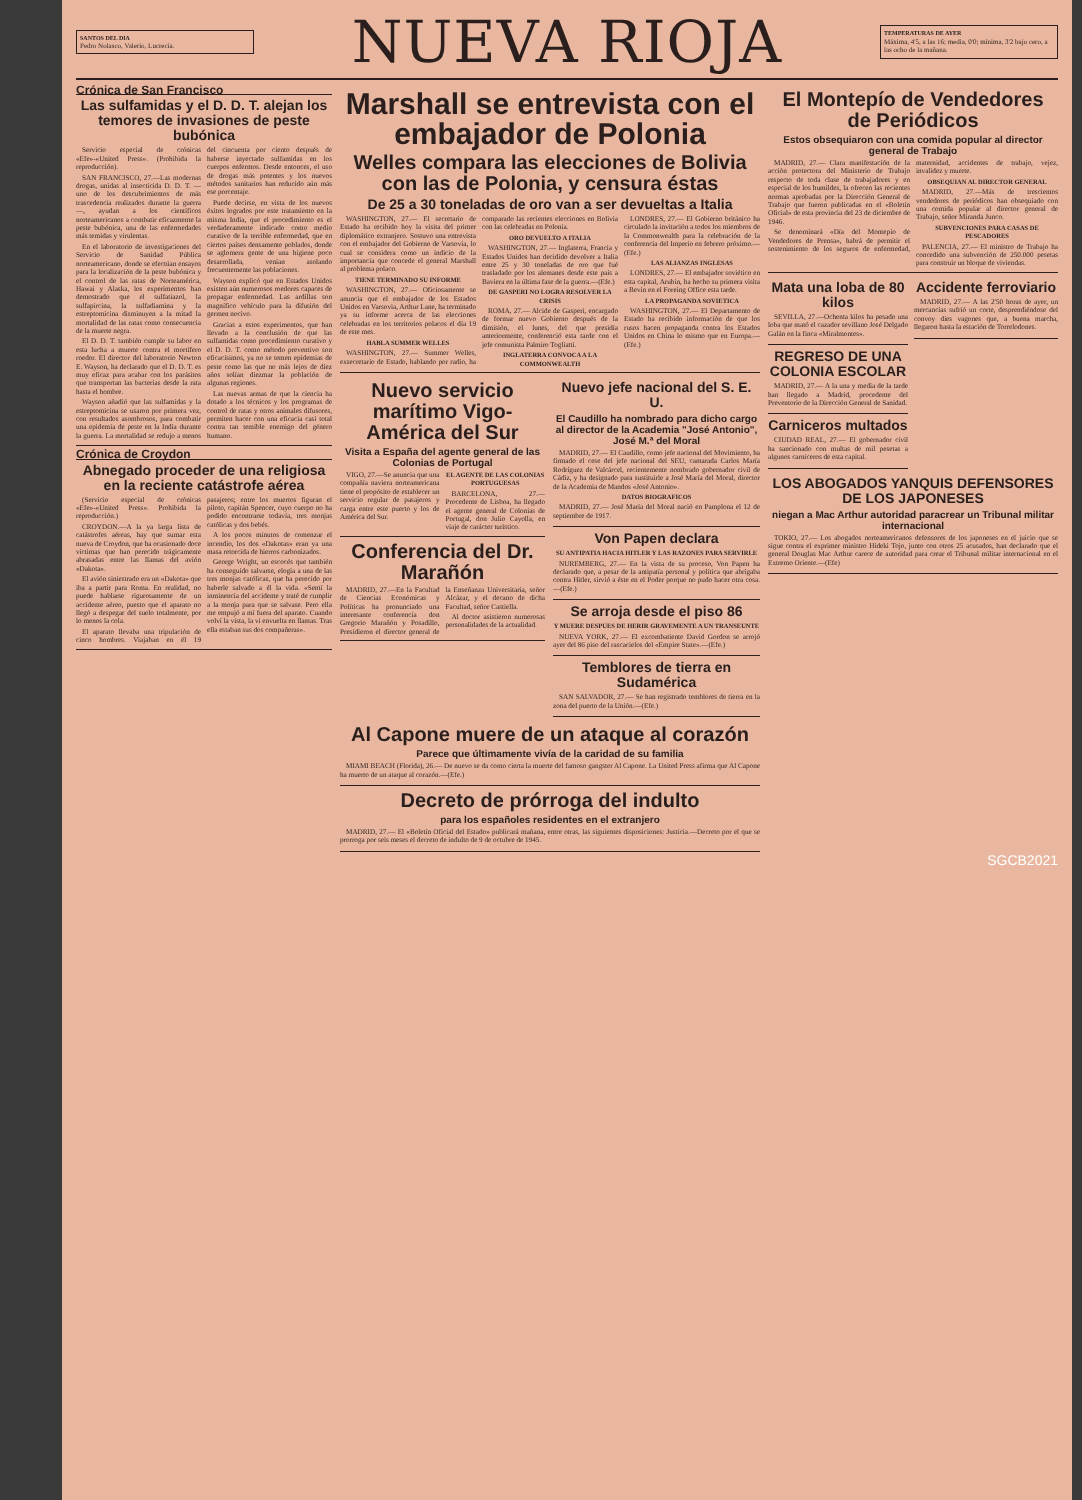SANTOS DEL DIA
Pedro Nolasco, Valerio, Lucrecia.
NUEVA RIOJA
TEMPERATURAS DE AYER
Máxima, 4'5, a las 16; media, 0'0; mínima, 3'2 bajo cero, a las ocho de la mañana.
Crónica de San Francisco
Las sulfamidas y el D. D. T. alejan los temores de invasiones de peste bubónica
Servicio especial de crónicas «Efe»-«United Press». (Prohibida la reproducción).
SAN FRANCISCO, 27.—Las modernas drogas, unidas al insecticida D. D. T. —uno de los descubrimientos de más trascedencia realizados durante la guerra—, ayudan a los científicos norteamericanos a combatir eficazmente la peste bubónica, una de las enfermedades más temidas y virulentas.
En el laboratorio de investigaciones del Servicio de Sanidad Pública norteamericano, donde se efectúan ensayos para la localización de la peste bubónica y el control de las ratas de Norteamérica, Hawai y Alaska, los experimentos han demostrado que el sulfatiazol, la sulfapircina, la sulfadiamina y la estreptomicina disminuyen a la mitad la mortalidad de las ratas como consecuencia de la muerte negra.
El D. D. T. también cumple su labor en esta lucha a muerte contra el mortífero roedor. El director del laboratorio Newton E. Wayson, ha declarado que el D. D. T. es muy eficaz para acabar con los parásitos que transportan las bacterias desde la rata hasta el hombre.
Wayson añadió que las sulfamidas y la estreptomicina se usaron por primera vez, con resultados asombrosos, para combatir una epidemia de peste en la India durante la guerra. La mortalidad se redujo a menos del cincuenta por ciento después de haberse inyectado sulfamidas en los cuerpos enfermos. Desde entonces, el uso de drogas más potentes y los nuevos métodos sanitarios han reducido aún más ese porcentaje.
Puede decirse, en vista de los nuevos éxitos logrados por este tratamiento en la misma India, que el procedimiento es el verdaderamente indicado como medio curativo de la terrible enfermedad, que en ciertos países densamente poblados, donde se aglomera gente de una higiene poco desarrollada, venían asolando frecuentemente las poblaciones.
Wayson explicó que en Estados Unidos existen aún numerosos roedores capaces de propagar enfermedad. Las ardillas son magnífico vehículo para la difusión del germen nocivo.
Gracias a estos experimentos, que han llevado a la conclusión de que las sulfamidas como procedimiento curativo y el D. D. T. como método preventivo son eficacísimos, ya no se temen epidemias de peste como las que no más lejos de diez años solían diezmar la población de algunas regiones.
Las nuevas armas de que la ciencia ha dotado a los técnicos y los programas de control de ratas y otros animales difusores, permiten hacer con una eficacia casi total contra tan temible enemigo del género humano.
Crónica de Croydon
Abnegado proceder de una religiosa en la reciente catástrofe aérea
(Servicio especial de crónicas «Efe»-«United Press». Prohibida la reproducción.)
CROYDON.—A la ya larga lista de catástrofes aéreas, hay que sumar esta nueva de Croydon, que ha ocasionado doce víctimas que han perecido trágicamente abrasadas entre las llamas del avión «Dakota».
El avión siniestrado era un «Dakota» que iba a partir para Roma. En realidad, no puede hablarse rigurosamente de un accidente aéreo, puesto que el aparato no llegó a despegar del suelo totalmente, por lo menos la cola.
El aparato llevaba una tripulación de cinco hombres. Viajaban en él 19 pasajeros; entre los muertos figuran el piloto, capitán Spencer, cuyo cuerpo no ha podido encontrarse todavía, tres monjas católicas y dos bebés.
A los pocos minutos de comenzar el incendio, los dos «Dakotas» eran ya una masa retorcida de hierros carbonizados.
George Wright, un escocés que también ha conseguido salvarse, elogia a una de las tres monjas católicas, que ha perecido por haberle salvado a él la vida. «Sentí la inminencia del accidente y traté de cumplir a la monja para que se salvase. Pero ella me empujó a mí fuera del aparato. Cuando volví la vista, la vi envuelta en llamas. Tras ella estaban sus dos compañeras».
Marshall se entrevista con el embajador de Polonia
Welles compara las elecciones de Bolivia con las de Polonia, y censura éstas
De 25 a 30 toneladas de oro van a ser devueltas a Italia
WASHINGTON, 27.— El secretario de Estado ha recibido hoy la visita del primer diplomático extranjero. Sostuvo una entrevista con el embajador del Gobierno de Varsovia, lo cual se considera como un indicio de la importancia que concede el general Marshall al problema polaco.
TIENE TERMINADO SU INFORME
WASHINGTON, 27.— Oficiosamente se anuncia que el embajador de los Estados Unidos en Varsovia, Arthur Lane, ha terminado ya su informe acerca de las elecciones celebradas en los territorios polacos el día 19 de este mes.
HABLA SUMMER WELLES
WASHINGTON, 27.— Summer Welles, exsecretario de Estado, hablando por radio, ha comparado las recientes elecciones en Bolivia con las celebradas en Polonia.
ORO DEVUELTO A ITALIA
WASHINGTON, 27.— Inglaterra, Francia y Estados Unidos han decidido devolver a Italia entre 25 y 30 toneladas de oro que fué trasladado por los alemanes desde este país a Baviera en la última fase de la guerra.—(Efe.)
DE GASPERI NO LOGRA RESOLVER LA CRISIS
ROMA, 27.— Alcide de Gasperi, encargado de formar nuevo Gobierno después de la dimisión, el lunes, del que presidía anteriormente, conferenció esta tarde con el jefe comunista Palmiro Togliatti.
INGLATERRA CONVOCA A LA COMMONWEALTH
LONDRES, 27.— El Gobierno británico ha circulado la invitación a todos los miembros de la Commonwealth para la celebración de la conferencia del Imperio en febrero próximo.—(Efe.)
LAS ALIANZAS INGLESAS
LONDRES, 27.— El embajador soviético en esta capital, Arubin, ha hecho su primera visita a Bevin en el Foreing Office esta tarde.
LA PROPAGANDA SOVIETICA
WASHINGTON, 27.— El Departamento de Estado ha recibido información de que los rusos hacen propaganda contra los Estados Unidos en China lo mismo que en Europa.—(Efe.)
Nuevo servicio marítimo Vigo-América del Sur
Visita a España del agente general de las Colonias de Portugal
VIGO, 27.—Se anuncia que una compañía naviera norteamericana tiene el propósito de establecer un servicio regular de pasajeros y carga entre este puerto y los de América del Sur.
EL AGENTE DE LAS COLONIAS PORTUGUESAS
BARCELONA, 27.— Procedente de Lisboa, ha llegado el agente general de Colonias de Portugal, don Julio Cayolla, en viaje de carácter turístico.
Conferencia del Dr. Marañón
MADRID, 27.—En la Facultad de Ciencias Económicas y Políticas ha pronunciado una interesante conferencia don Gregorio Marañón y Posadillo, Presidieron el director general de la Enseñanza Universitaria, señor Alcázar, y el decano de dicha Facultad, señor Castiella.
Al doctor asistieron numerosas personalidades de la actualidad.
Nuevo jefe nacional del S. E. U.
El Caudillo ha nombrado para dicho cargo al director de la Academia "José Antonio", José M.ª del Moral
MADRID, 27.— El Caudillo, como jefe nacional del Movimiento, ha firmado el cese del jefe nacional del SEU, camarada Carlos María Rodríguez de Valcárcel, recientemente nombrado gobernador civil de Cádiz, y ha designado para sustituirle a José María del Moral, director de la Academia de Mandos «José Antonio».
DATOS BIOGRAFICOS
MADRID, 27.— José María del Moral nació en Pamplona el 12 de septiembre de 1917.
Von Papen declara
SU ANTIPATIA HACIA HITLER Y LAS RAZONES PARA SERVIRLE
NUREMBERG, 27.— En la vista de su proceso, Von Papen ha declarado que, a pesar de la antipatía personal y política que abrigaba contra Hitler, sirvió a éste en el Poder porque no pudo hacer otra cosa.—(Efe.)
Se arroja desde el piso 86
Y MUERE DESPUES DE HERIR GRAVEMENTE A UN TRANSEUNTE
NUEVA YORK, 27.— El excombatiente David Gordon se arrojó ayer del 86 piso del rascacielos del «Empire State».—(Efe.)
Temblores de tierra en Sudamérica
SAN SALVADOR, 27.— Se han registrado temblores de tierra en la zona del puerto de la Unión.—(Efe.)
Al Capone muere de un ataque al corazón
Parece que últimamente vivía de la caridad de su familia
MIAMI BEACH (Florida), 26.— De nuevo se da como cierta la muerte del famoso gangster Al Capone. La United Press afirma que Al Capone ha muerto de un ataque al corazón.—(Efe.)
Decreto de prórroga del indulto
para los españoles residentes en el extranjero
MADRID, 27.— El «Boletín Oficial del Estado» publicará mañana, entre otras, las siguientes disposiciones: Justicia.—Decreto por el que se prorroga por seis meses el decreto de indulto de 9 de octubre de 1945.
El Montepío de Vendedores de Periódicos
Estos obsequiaron con una comida popular al director general de Trabajo
MADRID, 27.— Clara manifestación de la acción protectora del Ministerio de Trabajo respecto de toda clase de trabajadores y en especial de los humildes, la ofrecen las recientes normas aprobadas por la Dirección General de Trabajo que fueron publicadas en el «Boletín Oficial» de esta provincia del 23 de diciembre de 1946.
Se denominará «Día del Montepío de Vendedores de Prensa», habrá de permitir el sostenimiento de los seguros de enfermedad, maternidad, accidentes de trabajo, vejez, invalidez y muerte.
OBSEQUIAN AL DIRECTOR GENERAL
MADRID, 27.—Más de trescientos vendedores de periódicos han obsequiado con una comida popular al director general de Trabajo, señor Miranda Junco.
SUBVENCIONES PARA CASAS DE PESCADORES
PALENCIA, 27.— El ministro de Trabajo ha concedido una subvención de 250.000 pesetas para construir un bloque de viviendas.
Mata una loba de 80 kilos
SEVILLA, 27.—Ochenta kilos ha pesado una loba que mató el cazador sevillano José Delgado Galán en la finca «Miralmontes».
REGRESO DE UNA COLONIA ESCOLAR
MADRID, 27.— A la una y media de la tarde han llegado a Madrid, procedente del Preventorio de la Dirección General de Sanidad.
Carniceros multados
CIUDAD REAL, 27.— El gobernador civil ha sancionado con multas de mil pesetas a algunos carniceros de esta capital.
Accidente ferroviario
MADRID, 27.— A las 2'50 horas de ayer, un mercancías sufrió un corte, desprendiéndose del convoy dies vagones que, a buena marcha, llegaron hasta la estación de Torrelodones.
LOS ABOGADOS YANQUIS DEFENSORES DE LOS JAPONESES
niegan a Mac Arthur autoridad paracrear un Tribunal militar internacional
TOKIO, 27.— Los abogados norteamericanos defensores de los japoneses en el juicio que se sigue contra el exprimer ministro Hideki Tojo, junto con otros 25 acusados, han declarado que el general Douglas Mac Arthur carece de autoridad para crear el Tribunal militar internacional en el Extremo Oriente.—(Efe)
SGCB2021